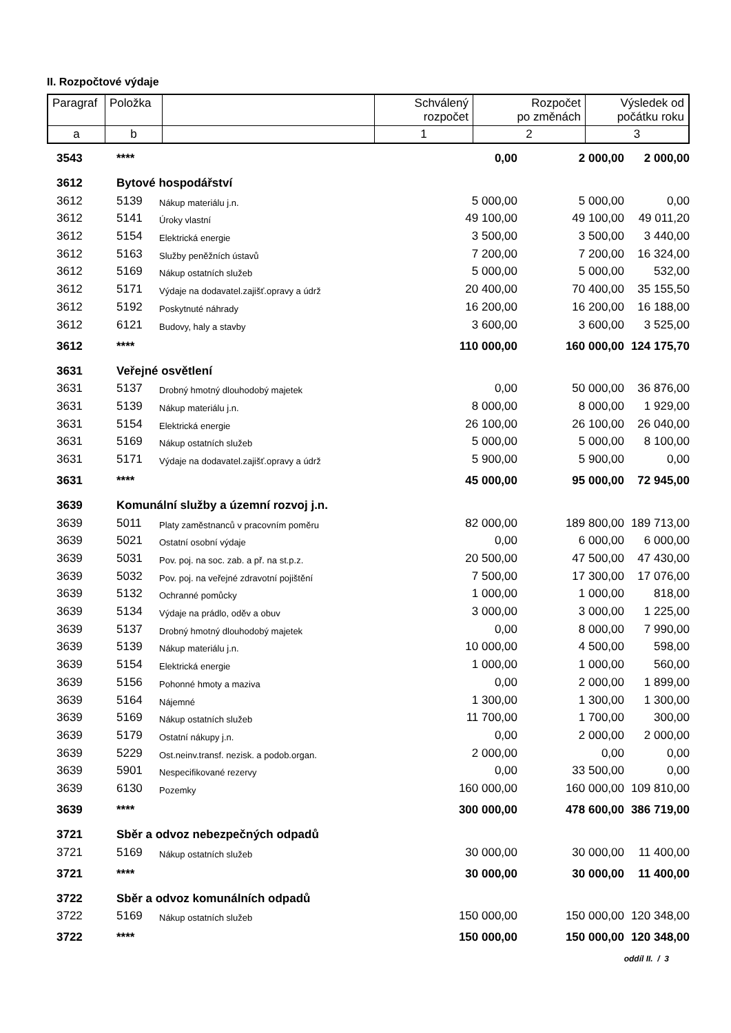II. Rozpočtové výdaje
| Paragraf | Položka | | Schválený rozpočet | Rozpočet po změnách | Výsledek od počátku roku |
| a | b | | 1 | 2 | 3 |
| | 3543 | **** | | 0,00 | 2 000,00 | 2 000,00 |
| | 3612 | Bytové hospodářství | | | | |
| | 3612 | 5139 | Nákup materiálu j.n. | 5 000,00 | 5 000,00 | 0,00 |
| | 3612 | 5141 | Úroky vlastní | 49 100,00 | 49 100,00 | 49 011,20 |
| | 3612 | 5154 | Elektrická energie | 3 500,00 | 3 500,00 | 3 440,00 |
| | 3612 | 5163 | Služby peněžních ústavů | 7 200,00 | 7 200,00 | 16 324,00 |
| | 3612 | 5169 | Nákup ostatních služeb | 5 000,00 | 5 000,00 | 532,00 |
| | 3612 | 5171 | Výdaje na dodavatel.zajišť.opravy a údrž | 20 400,00 | 70 400,00 | 35 155,50 |
| | 3612 | 5192 | Poskytnuté náhrady | 16 200,00 | 16 200,00 | 16 188,00 |
| | 3612 | 6121 | Budovy, haly a stavby | 3 600,00 | 3 600,00 | 3 525,00 |
| | 3612 | **** | | 110 000,00 | 160 000,00 | 124 175,70 |
| | 3631 | Veřejné osvětlení | | | | |
| | 3631 | 5137 | Drobný hmotný dlouhodobý majetek | 0,00 | 50 000,00 | 36 876,00 |
| | 3631 | 5139 | Nákup materiálu j.n. | 8 000,00 | 8 000,00 | 1 929,00 |
| | 3631 | 5154 | Elektrická energie | 26 100,00 | 26 100,00 | 26 040,00 |
| | 3631 | 5169 | Nákup ostatních služeb | 5 000,00 | 5 000,00 | 8 100,00 |
| | 3631 | 5171 | Výdaje na dodavatel.zajišť.opravy a údrž | 5 900,00 | 5 900,00 | 0,00 |
| | 3631 | **** | | 45 000,00 | 95 000,00 | 72 945,00 |
| | 3639 | Komunální služby a územní rozvoj j.n. | | | | |
| | 3639 | 5011 | Platy zaměstnanců v pracovním poměru | 82 000,00 | 189 800,00 | 189 713,00 |
| | 3639 | 5021 | Ostatní osobní výdaje | 0,00 | 6 000,00 | 6 000,00 |
| | 3639 | 5031 | Pov. poj. na soc. zab. a př. na st.p.z. | 20 500,00 | 47 500,00 | 47 430,00 |
| | 3639 | 5032 | Pov. poj. na veřejné zdravotní pojištění | 7 500,00 | 17 300,00 | 17 076,00 |
| | 3639 | 5132 | Ochranné pomůcky | 1 000,00 | 1 000,00 | 818,00 |
| | 3639 | 5134 | Výdaje na prádlo, oděv a obuv | 3 000,00 | 3 000,00 | 1 225,00 |
| | 3639 | 5137 | Drobný hmotný dlouhodobý majetek | 0,00 | 8 000,00 | 7 990,00 |
| | 3639 | 5139 | Nákup materiálu j.n. | 10 000,00 | 4 500,00 | 598,00 |
| | 3639 | 5154 | Elektrická energie | 1 000,00 | 1 000,00 | 560,00 |
| | 3639 | 5156 | Pohonné hmoty a maziva | 0,00 | 2 000,00 | 1 899,00 |
| | 3639 | 5164 | Nájemné | 1 300,00 | 1 300,00 | 1 300,00 |
| | 3639 | 5169 | Nákup ostatních služeb | 11 700,00 | 1 700,00 | 300,00 |
| | 3639 | 5179 | Ostatní nákupy j.n. | 0,00 | 2 000,00 | 2 000,00 |
| | 3639 | 5229 | Ost.neinv.transf. nezisk. a podob.organ. | 2 000,00 | 0,00 | 0,00 |
| | 3639 | 5901 | Nespecifikované rezervy | 0,00 | 33 500,00 | 0,00 |
| | 3639 | 6130 | Pozemky | 160 000,00 | 160 000,00 | 109 810,00 |
| | 3639 | **** | | 300 000,00 | 478 600,00 | 386 719,00 |
| | 3721 | Sběr a odvoz nebezpečných odpadů | | | | |
| | 3721 | 5169 | Nákup ostatních služeb | 30 000,00 | 30 000,00 | 11 400,00 |
| | 3721 | **** | | 30 000,00 | 30 000,00 | 11 400,00 |
| | 3722 | Sběr a odvoz komunálních odpadů | | | | |
| | 3722 | 5169 | Nákup ostatních služeb | 150 000,00 | 150 000,00 | 120 348,00 |
| | 3722 | **** | | 150 000,00 | 150 000,00 | 120 348,00 |
oddíl II. / 3